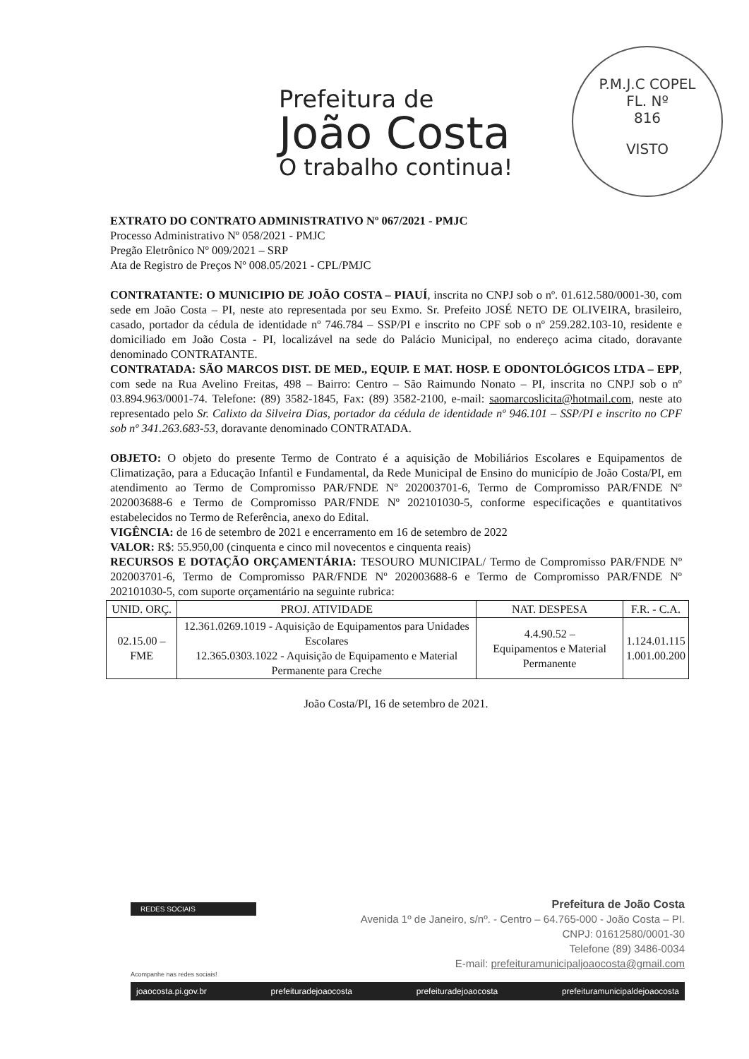Prefeitura de
João Costa
O trabalho continua!
P.M.J.C COPEL
FL. Nº
816
VISTO
EXTRATO DO CONTRATO ADMINISTRATIVO Nº 067/2021 - PMJC
Processo Administrativo Nº 058/2021 - PMJC
Pregão Eletrônico Nº 009/2021 – SRP
Ata de Registro de Preços Nº 008.05/2021 - CPL/PMJC
CONTRATANTE: O MUNICIPIO DE JOÃO COSTA – PIAUÍ, inscrita no CNPJ sob o nº. 01.612.580/0001-30, com sede em João Costa – PI, neste ato representada por seu Exmo. Sr. Prefeito JOSÉ NETO DE OLIVEIRA, brasileiro, casado, portador da cédula de identidade nº 746.784 – SSP/PI e inscrito no CPF sob o nº 259.282.103-10, residente e domiciliado em João Costa - PI, localizável na sede do Palácio Municipal, no endereço acima citado, doravante denominado CONTRATANTE.
CONTRATADA: SÃO MARCOS DIST. DE MED., EQUIP. E MAT. HOSP. E ODONTOLÓGICOS LTDA – EPP, com sede na Rua Avelino Freitas, 498 – Bairro: Centro – São Raimundo Nonato – PI, inscrita no CNPJ sob o nº 03.894.963/0001-74. Telefone: (89) 3582-1845, Fax: (89) 3582-2100, e-mail: saomarcoslicita@hotmail.com, neste ato representado pelo Sr. Calixto da Silveira Dias, portador da cédula de identidade nº 946.101 – SSP/PI e inscrito no CPF sob nº 341.263.683-53, doravante denominado CONTRATADA.
OBJETO: O objeto do presente Termo de Contrato é a aquisição de Mobiliários Escolares e Equipamentos de Climatização, para a Educação Infantil e Fundamental, da Rede Municipal de Ensino do município de João Costa/PI, em atendimento ao Termo de Compromisso PAR/FNDE Nº 202003701-6, Termo de Compromisso PAR/FNDE Nº 202003688-6 e Termo de Compromisso PAR/FNDE Nº 202101030-5, conforme especificações e quantitativos estabelecidos no Termo de Referência, anexo do Edital.
VIGÊNCIA: de 16 de setembro de 2021 e encerramento em 16 de setembro de 2022
VALOR: R$: 55.950,00 (cinquenta e cinco mil novecentos e cinquenta reais)
RECURSOS E DOTAÇÃO ORÇAMENTÁRIA: TESOURO MUNICIPAL/ Termo de Compromisso PAR/FNDE Nº 202003701-6, Termo de Compromisso PAR/FNDE Nº 202003688-6 e Termo de Compromisso PAR/FNDE Nº 202101030-5, com suporte orçamentário na seguinte rubrica:
| UNID. ORÇ. | PROJ. ATIVIDADE | NAT. DESPESA | F.R. - C.A. |
| --- | --- | --- | --- |
| 02.15.00 – FME | 12.361.0269.1019 - Aquisição de Equipamentos para Unidades Escolares 12.365.0303.1022 - Aquisição de Equipamento e Material Permanente para Creche | 4.4.90.52 – Equipamentos e Material Permanente | 1.124.01.115 1.001.00.200 |
João Costa/PI, 16 de setembro de 2021.
REDES SOCIAIS
Prefeitura de João Costa
Avenida 1º de Janeiro, s/nº. - Centro – 64.765-000 - João Costa – PI.
CNPJ: 01612580/0001-30
Telefone (89) 3486-0034
E-mail: prefeituramunicipaljoaocosta@gmail.com
Acompanhe nas redes sociais!
joaocosta.pi.gov.br prefeituradejoaocosta prefeituradejoaocosta prefeituramunicipaldejoaocosta